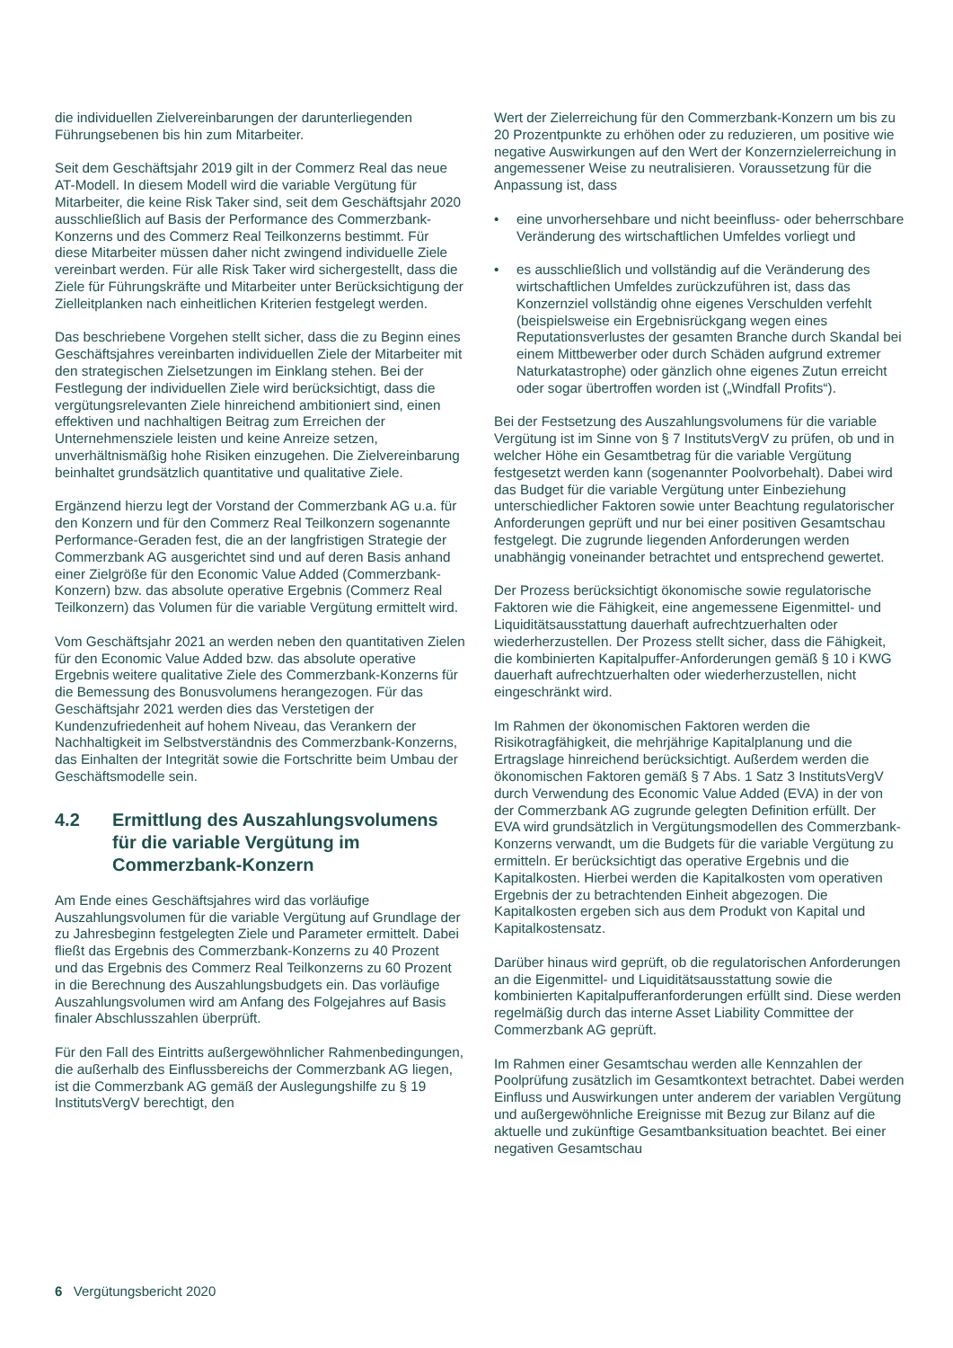die individuellen Zielvereinbarungen der darunterliegenden Führungsebenen bis hin zum Mitarbeiter.
Seit dem Geschäftsjahr 2019 gilt in der Commerz Real das neue AT-Modell. In diesem Modell wird die variable Vergütung für Mitarbeiter, die keine Risk Taker sind, seit dem Geschäftsjahr 2020 ausschließlich auf Basis der Performance des Commerzbank-Konzerns und des Commerz Real Teilkonzerns bestimmt. Für diese Mitarbeiter müssen daher nicht zwingend individuelle Ziele vereinbart werden. Für alle Risk Taker wird sichergestellt, dass die Ziele für Führungskräfte und Mitarbeiter unter Berücksichtigung der Zielleitplanken nach einheitlichen Kriterien festgelegt werden.
Das beschriebene Vorgehen stellt sicher, dass die zu Beginn eines Geschäftsjahres vereinbarten individuellen Ziele der Mitarbeiter mit den strategischen Zielsetzungen im Einklang stehen. Bei der Festlegung der individuellen Ziele wird berücksichtigt, dass die vergütungsrelevanten Ziele hinreichend ambitioniert sind, einen effektiven und nachhaltigen Beitrag zum Erreichen der Unternehmensziele leisten und keine Anreize setzen, unverhältnismäßig hohe Risiken einzugehen. Die Zielvereinbarung beinhaltet grundsätzlich quantitative und qualitative Ziele.
Ergänzend hierzu legt der Vorstand der Commerzbank AG u.a. für den Konzern und für den Commerz Real Teilkonzern sogenannte Performance-Geraden fest, die an der langfristigen Strategie der Commerzbank AG ausgerichtet sind und auf deren Basis anhand einer Zielgröße für den Economic Value Added (Commerzbank-Konzern) bzw. das absolute operative Ergebnis (Commerz Real Teilkonzern) das Volumen für die variable Vergütung ermittelt wird.
Vom Geschäftsjahr 2021 an werden neben den quantitativen Zielen für den Economic Value Added bzw. das absolute operative Ergebnis weitere qualitative Ziele des Commerzbank-Konzerns für die Bemessung des Bonusvolumens herangezogen. Für das Geschäftsjahr 2021 werden dies das Verstetigen der Kundenzufriedenheit auf hohem Niveau, das Verankern der Nachhaltigkeit im Selbstverständnis des Commerzbank-Konzerns, das Einhalten der Integrität sowie die Fortschritte beim Umbau der Geschäftsmodelle sein.
4.2 Ermittlung des Auszahlungsvolumens für die variable Vergütung im Commerzbank-Konzern
Am Ende eines Geschäftsjahres wird das vorläufige Auszahlungsvolumen für die variable Vergütung auf Grundlage der zu Jahresbeginn festgelegten Ziele und Parameter ermittelt. Dabei fließt das Ergebnis des Commerzbank-Konzerns zu 40 Prozent und das Ergebnis des Commerz Real Teilkonzerns zu 60 Prozent in die Berechnung des Auszahlungsbudgets ein. Das vorläufige Auszahlungsvolumen wird am Anfang des Folgejahres auf Basis finaler Abschlusszahlen überprüft.
Für den Fall des Eintritts außergewöhnlicher Rahmenbedingungen, die außerhalb des Einflussbereichs der Commerzbank AG liegen, ist die Commerzbank AG gemäß der Auslegungshilfe zu § 19 InstitutsVergV berechtigt, den
Wert der Zielerreichung für den Commerzbank-Konzern um bis zu 20 Prozentpunkte zu erhöhen oder zu reduzieren, um positive wie negative Auswirkungen auf den Wert der Konzernzielerreichung in angemessener Weise zu neutralisieren. Voraussetzung für die Anpassung ist, dass
• eine unvorhersehbare und nicht beeinfluss- oder beherrschbare Veränderung des wirtschaftlichen Umfeldes vorliegt und
• es ausschließlich und vollständig auf die Veränderung des wirtschaftlichen Umfeldes zurückzuführen ist, dass das Konzernziel vollständig ohne eigenes Verschulden verfehlt (beispielsweise ein Ergebnisrückgang wegen eines Reputationsverlustes der gesamten Branche durch Skandal bei einem Mittbewerber oder durch Schäden aufgrund extremer Naturkatastrophe) oder gänzlich ohne eigenes Zutun erreicht oder sogar übertroffen worden ist („Windfall Profits“).
Bei der Festsetzung des Auszahlungsvolumens für die variable Vergütung ist im Sinne von § 7 InstitutsVergV zu prüfen, ob und in welcher Höhe ein Gesamtbetrag für die variable Vergütung festgesetzt werden kann (sogenannter Poolvorbehalt). Dabei wird das Budget für die variable Vergütung unter Einbeziehung unterschiedlicher Faktoren sowie unter Beachtung regulatorischer Anforderungen geprüft und nur bei einer positiven Gesamtschau festgelegt. Die zugrunde liegenden Anforderungen werden unabhängig voneinander betrachtet und entsprechend gewertet.
Der Prozess berücksichtigt ökonomische sowie regulatorische Faktoren wie die Fähigkeit, eine angemessene Eigenmittel- und Liquiditätsausstattung dauerhaft aufrechtzuerhalten oder wiederherzustellen. Der Prozess stellt sicher, dass die Fähigkeit, die kombinierten Kapitalpuffer-Anforderungen gemäß § 10 i KWG dauerhaft aufrechtzuerhalten oder wiederherzustellen, nicht eingeschränkt wird.
Im Rahmen der ökonomischen Faktoren werden die Risikotragfähigkeit, die mehrjährige Kapitalplanung und die Ertragslage hinreichend berücksichtigt. Außerdem werden die ökonomischen Faktoren gemäß § 7 Abs. 1 Satz 3 InstitutsVergV durch Verwendung des Economic Value Added (EVA) in der von der Commerzbank AG zugrunde gelegten Definition erfüllt. Der EVA wird grundsätzlich in Vergütungsmodellen des Commerzbank-Konzerns verwandt, um die Budgets für die variable Vergütung zu ermitteln. Er berücksichtigt das operative Ergebnis und die Kapitalkosten. Hierbei werden die Kapitalkosten vom operativen Ergebnis der zu betrachtenden Einheit abgezogen. Die Kapitalkosten ergeben sich aus dem Produkt von Kapital und Kapitalkostensatz.
Darüber hinaus wird geprüft, ob die regulatorischen Anforderungen an die Eigenmittel- und Liquiditätsausstattung sowie die kombinierten Kapitalpufferanforderungen erfüllt sind. Diese werden regelmäßig durch das interne Asset Liability Committee der Commerzbank AG geprüft.
Im Rahmen einer Gesamtschau werden alle Kennzahlen der Poolprüfung zusätzlich im Gesamtkontext betrachtet. Dabei werden Einfluss und Auswirkungen unter anderem der variablen Vergütung und außergewöhnliche Ereignisse mit Bezug zur Bilanz auf die aktuelle und zukünftige Gesamtbanksituation beachtet. Bei einer negativen Gesamtschau
6 Vergütungsbericht 2020